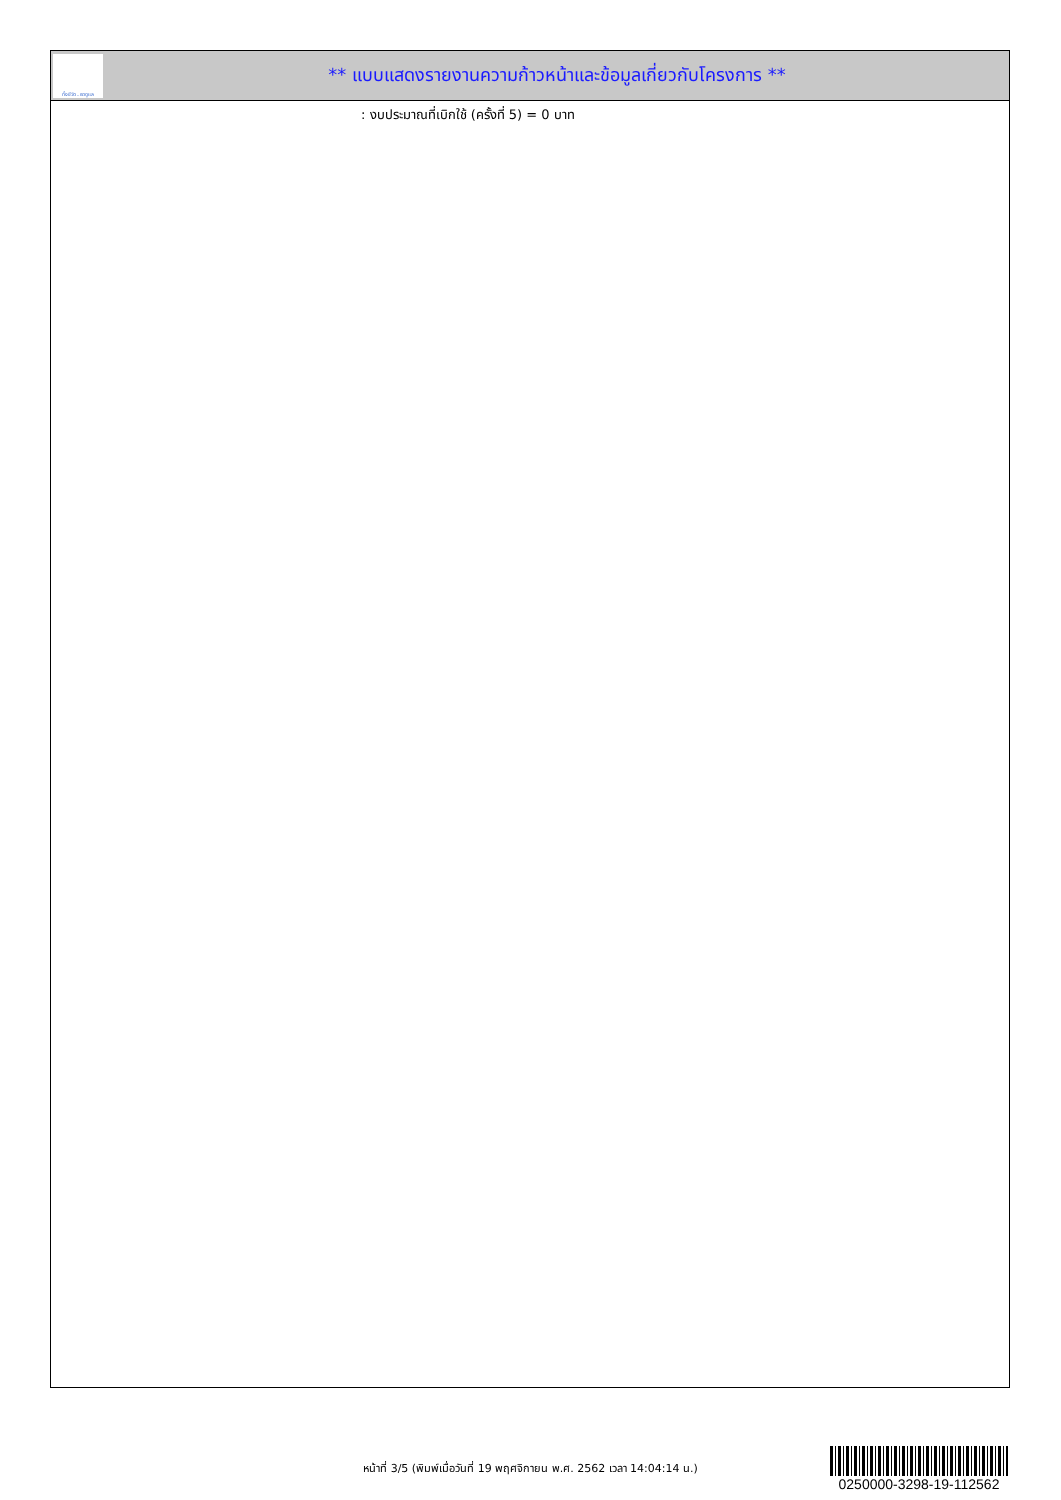ทั้งชีวิต..เราดูแล
** แบบแสดงรายงานความก้าวหน้าและข้อมูลเกี่ยวกับโครงการ **
: งบประมาณที่เบิกใช้ (ครั้งที่ 5) = 0 บาท
หน้าที่ 3/5 (พิมพ์เมื่อวันที่ 19 พฤศจิกายน พ.ศ. 2562 เวลา 14:04:14 น.)
0250000-3298-19-112562